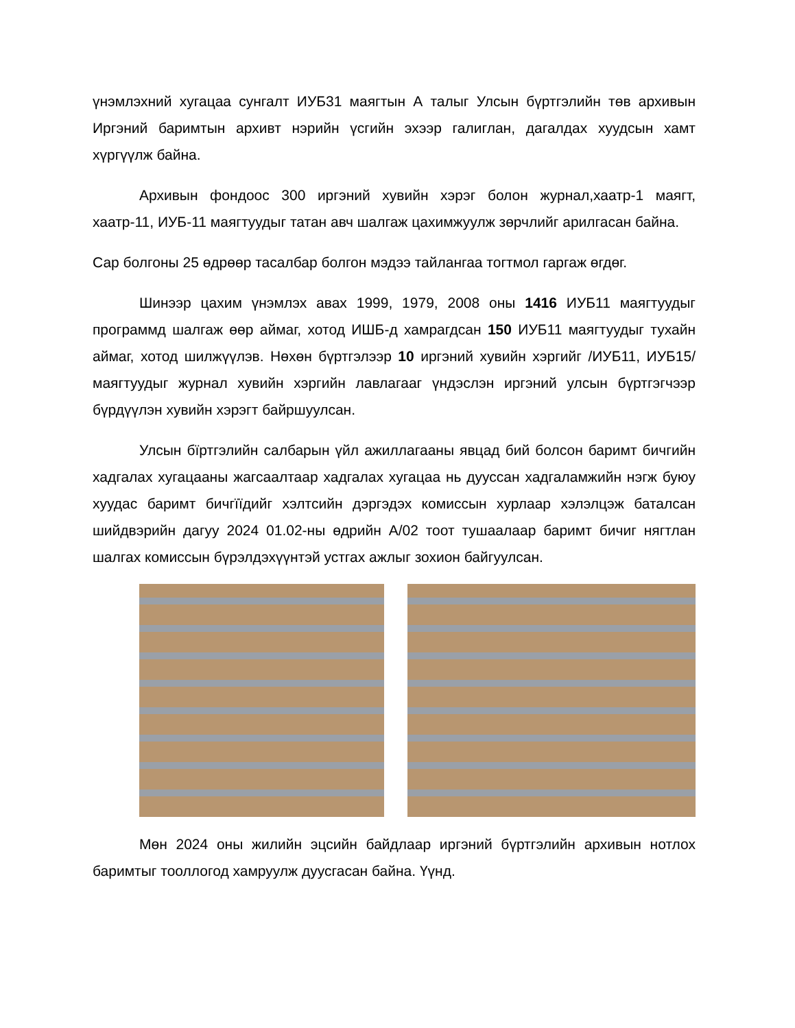үнэмлэхний хугацаа сунгалт ИУБ31 маягтын А талыг Улсын бүртгэлийн төв архивын Иргэний баримтын архивт нэрийн үсгийн эхээр галиглан, дагалдах хуудсын хамт хүргүүлж байна.
Архивын фондоос 300 иргэний хувийн хэрэг болон журнал,хаатр-1 маягт, хаатр-11, ИУБ-11 маягтуудыг татан авч шалгаж цахимжуулж зөрчлийг арилгасан байна.
Сар болгоны 25 өдрөөр тасалбар болгон мэдээ тайлангаа тогтмол гаргаж өгдөг.
Шинээр цахим үнэмлэх авах 1999, 1979, 2008 оны 1416 ИУБ11 маягтуудыг программд шалгаж өөр аймаг, хотод ИШБ-д хамрагдсан 150 ИУБ11 маягтуудыг тухайн аймаг, хотод шилжүүлэв. Нөхөн бүртгэлээр 10 иргэний хувийн хэргийг /ИУБ11, ИУБ15/ маягтуудыг журнал хувийн хэргийн лавлагааг үндэслэн иргэний улсын бүртгэгчээр бүрдүүлэн хувийн хэрэгт байршуулсан.
Улсын бїртгэлийн салбарын үйл ажиллагааны явцад бий болсон баримт бичгийн хадгалах хугацааны жагсаалтаар хадгалах хугацаа нь дууссан хадгаламжийн нэгж буюу хуудас баримт бичгїїдийг хэлтсийн дэргэдэх комиссын хурлаар хэлэлцэж баталсан шийдвэрийн дагуу 2024 01.02-ны өдрийн А/02 тоот тушаалаар баримт бичиг нягтлан шалгах комиссын бүрэлдэхүүнтэй устгах ажлыг зохион байгуулсан.
Мөн 2024 оны жилийн эцсийн байдлаар иргэний бүртгэлийн архивын нотлох баримтыг тооллогод хамруулж дуусгасан байна. Үүнд.